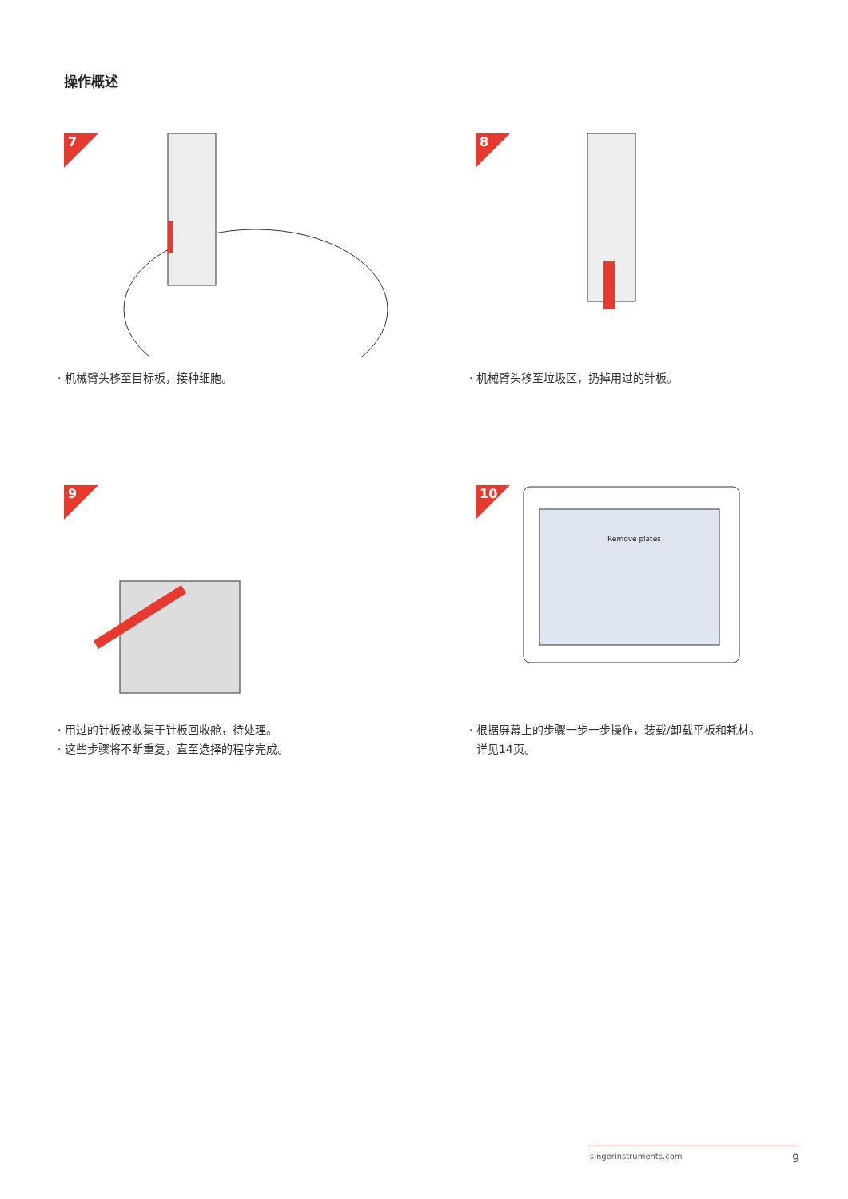操作概述
7
· 机械臂头移至目标板，接种细胞。
8
· 机械臂头移至垃圾区，扔掉用过的针板。
9
· 用过的针板被收集于针板回收舱，待处理。
· 这些步骤将不断重复，直至选择的程序完成。
Remove plates
10
· 根据屏幕上的步骤一步一步操作，装载/卸载平板和耗材。
详见14页。
singerinstruments.com 9